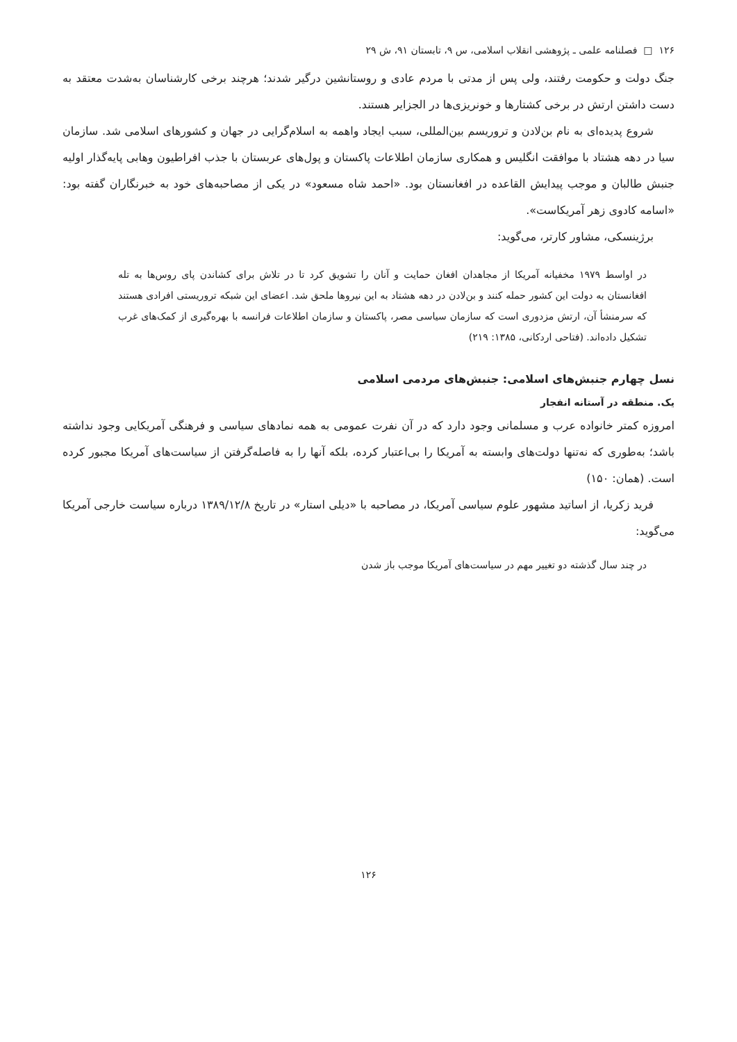۱۲۶ □ فصلنامه علمی ـ پژوهشی انقلاب اسلامی، س ۹، تابستان ۹۱، ش ۲۹
جنگ دولت و حکومت رفتند، ولی پس از مدتی با مردم عادی و روستانشین درگیر شدند؛ هرچند برخی کارشناسان به‌شدت معتقد به دست داشتن ارتش در برخی کشتارها و خونریزی‌ها در الجزایر هستند.
شروع پدیده‌ای به نام بن‌لادن و تروریسم بین‌المللی، سبب ایجاد واهمه به اسلام‌گرایی در جهان و کشورهای اسلامی شد. سازمان سیا در دهه هشتاد با موافقت انگلیس و همکاری سازمان اطلاعات پاکستان و پول‌های عربستان با جذب افراطیون وهابی پایه‌گذار اولیه جنبش طالبان و موجب پیدایش القاعده در افغانستان بود. «احمد شاه مسعود» در یکی از مصاحبه‌های خود به خبرنگاران گفته بود: «اسامه کادوی زهر آمریکاست».
برژینسکی، مشاور کارتر، می‌گوید:
در اواسط ۱۹۷۹ مخفیانه آمریکا از مجاهدان افغان حمایت و آنان را تشویق کرد تا در تلاش برای کشاندن پای روس‌ها به تله افغانستان به دولت این کشور حمله کنند و بن‌لادن در دهه هشتاد به این نیروها ملحق شد. اعضای این شبکه تروریستی افرادی هستند که سرمنشأ آن، ارتش مزدوری است که سازمان سیاسی مصر، پاکستان و سازمان اطلاعات فرانسه با بهره‌گیری از کمک‌های غرب تشکیل داده‌اند. (فتاحی اردکانی، ۱۳۸۵: ۲۱۹)
نسل چهارم جنبش‌های اسلامی: جنبش‌های مردمی اسلامی
یک. منطقه در آستانه انفجار
امروزه کمتر خانواده عرب و مسلمانی وجود دارد که در آن نفرت عمومی به همه نمادهای سیاسی و فرهنگی آمریکایی وجود نداشته باشد؛ به‌طوری که نه‌تنها دولت‌های وابسته به آمریکا را بی‌اعتبار کرده، بلکه آنها را به فاصله‌گرفتن از سیاست‌های آمریکا مجبور کرده است. (همان: ۱۵۰)
فرید زکریا، از اساتید مشهور علوم سیاسی آمریکا، در مصاحبه با «دیلی استار» در تاریخ ۱۳۸۹/۱۲/۸ درباره سیاست خارجی آمریکا می‌گوید:
در چند سال گذشته دو تغییر مهم در سیاست‌های آمریکا موجب باز شدن
۱۲۶